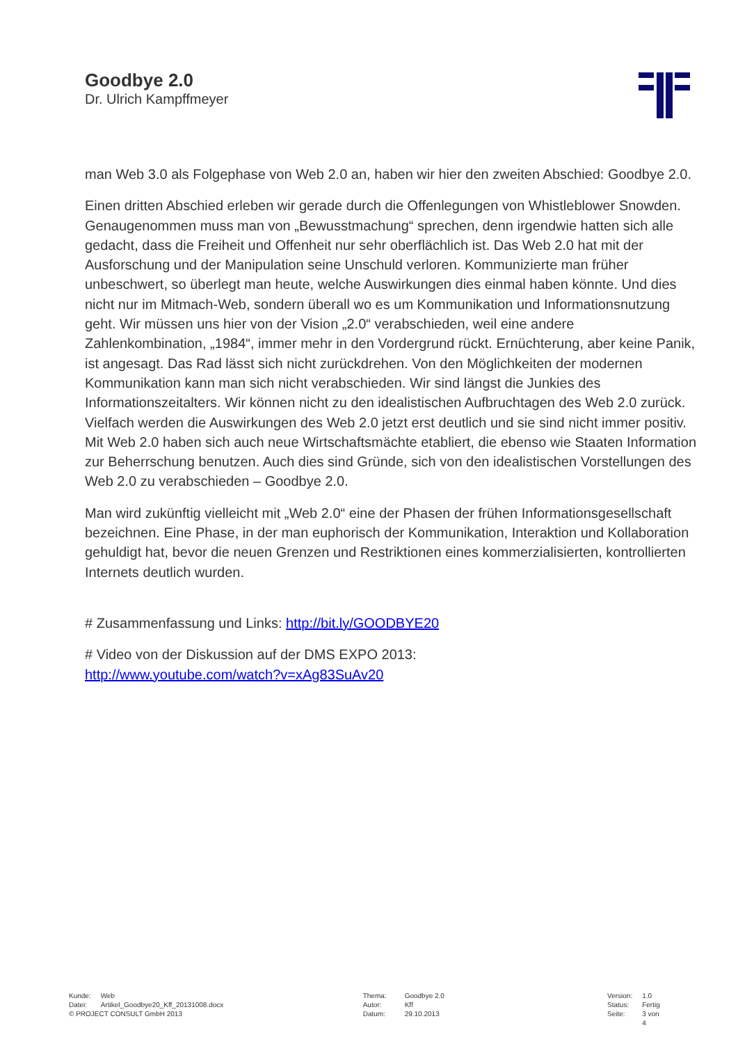Goodbye 2.0
Dr. Ulrich Kampffmeyer
man Web 3.0 als Folgephase von Web 2.0 an, haben wir hier den zweiten Abschied: Goodbye 2.0.
Einen dritten Abschied erleben wir gerade durch die Offenlegungen von Whistleblower Snowden. Genaugenommen muss man von „Bewusstmachung“ sprechen, denn irgendwie hatten sich alle gedacht, dass die Freiheit und Offenheit nur sehr oberflächlich ist. Das Web 2.0 hat mit der Ausforschung und der Manipulation seine Unschuld verloren. Kommunizierte man früher unbeschwert, so überlegt man heute, welche Auswirkungen dies einmal haben könnte. Und dies nicht nur im Mitmach-Web, sondern überall wo es um Kommunikation und Informationsnutzung geht. Wir müssen uns hier von der Vision „2.0“ verabschieden, weil eine andere Zahlenkombination, „1984“, immer mehr in den Vordergrund rückt. Ernüchterung, aber keine Panik, ist angesagt. Das Rad lässt sich nicht zurückdrehen. Von den Möglichkeiten der modernen Kommunikation kann man sich nicht verabschieden. Wir sind längst die Junkies des Informationszeitalters. Wir können nicht zu den idealistischen Aufbruchtagen des Web 2.0 zurück. Vielfach werden die Auswirkungen des Web 2.0 jetzt erst deutlich und sie sind nicht immer positiv. Mit Web 2.0 haben sich auch neue Wirtschaftsmächte etabliert, die ebenso wie Staaten Information zur Beherrschung benutzen. Auch dies sind Gründe, sich von den idealistischen Vorstellungen des Web 2.0 zu verabschieden – Goodbye 2.0.
Man wird zukünftig vielleicht mit „Web 2.0“ eine der Phasen der frühen Informationsgesellschaft bezeichnen. Eine Phase, in der man euphorisch der Kommunikation, Interaktion und Kollaboration gehuldigt hat, bevor die neuen Grenzen und Restriktionen eines kommerzialisierten, kontrollierten Internets deutlich wurden.
# Zusammenfassung und Links: http://bit.ly/GOODBYE20
# Video von der Diskussion auf der DMS EXPO 2013:
http://www.youtube.com/watch?v=xAg83SuAv20
| Kunde: | Web |
| Datei: | Artikel_Goodbye20_Kff_20131008.docx |
| © PROJECT CONSULT GmbH 2013 | |
| Thema: | Goodbye 2.0 |
| Autor: | Kff |
| Datum: | 29.10.2013 |
| Version: | 1.0 |
| Status: | Fertig |
| Seite: | 3 von 4 |